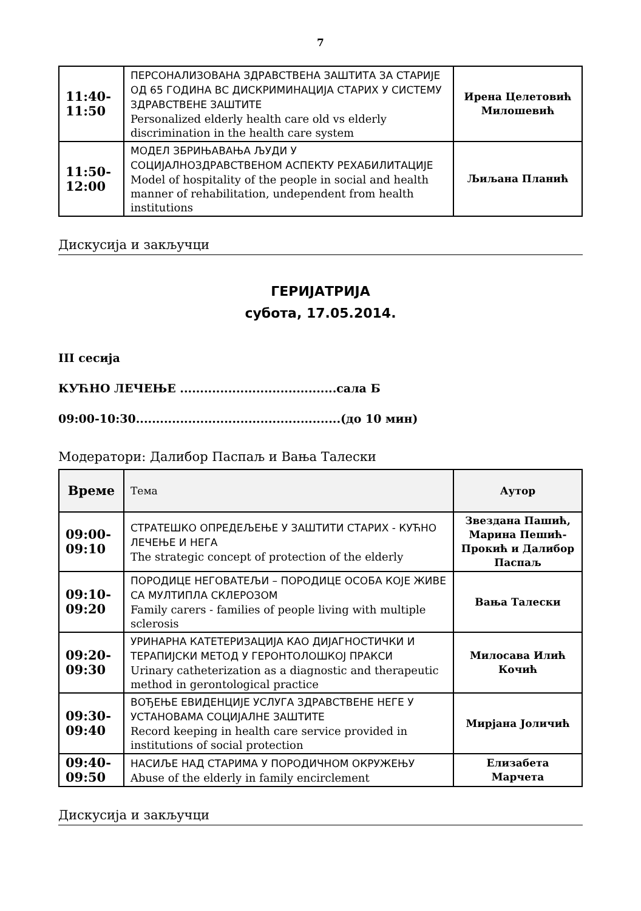7
| 11:40- 11:50 | ПЕРСОНАЛИЗОВАНА ЗДРАВСТВЕНА ЗАШТИТА ЗА СТАРИЈЕ ОД 65 ГОДИНА ВС ДИСКРИМИНАЦИЈА СТАРИХ У СИСТЕМУ ЗДРАВСТВЕНЕ ЗАШТИТЕ Personalized elderly health care old vs elderly discrimination in the health care system | Ирена Целетовић Милошевић |
| 11:50- 12:00 | МОДЕЛ ЗБРИЊАВАЊА ЉУДИ У СОЦИЈАЛНОЗДРАВСТВЕНОМ АСПЕКТУ РЕХАБИЛИТАЦИЈЕ Model of hospitality of the people in social and health manner of rehabilitation, undependent from health institutions | Љиљана Планић |
Дискусија и закључци
ГЕРИЈАТРИЈА
субота, 17.05.2014.
III сесија
КУЋНО ЛЕЧЕЊЕ .......................................сала Б
09:00-10:30...................................................(до 10 мин)
Модератори: Далибор Паспаљ и Вања Талески
| Време | Тема | Аутор |
| --- | --- | --- |
| 09:00- 09:10 | СТРАТЕШКО ОПРЕДЕЉЕЊЕ У ЗАШТИТИ СТАРИХ - КУЋНО ЛЕЧЕЊЕ И НЕГА The strategic concept of protection of the elderly | Звездана Пашић, Марина Пешић-Прокић и Далибор Паспаљ |
| 09:10- 09:20 | ПОРОДИЦЕ НЕГОВАТЕЉИ – ПОРОДИЦЕ ОСОБА КОЈЕ ЖИВЕ СА МУЛТИПЛА СКЛЕРОЗОМ Family carers - families of people living with multiple sclerosis | Вања Талески |
| 09:20- 09:30 | УРИНАРНА КАТЕТЕРИЗАЦИЈА КАО ДИЈАГНОСТИЧКИ И ТЕРАПИЈСКИ МЕТОД У ГЕРОНТОЛОШКОЈ ПРАКСИ Urinary catheterization as a diagnostic and therapeutic method in gerontological practice | Милосава Илић Кочић |
| 09:30- 09:40 | ВОЂЕЊЕ ЕВИДЕНЦИЈЕ УСЛУГА ЗДРАВСТВЕНЕ НЕГЕ У УСТАНОВАМА СОЦИЈАЛНЕ ЗАШТИТЕ Record keeping in health care service provided in institutions of social protection | Мирјана Јоличић |
| 09:40- 09:50 | НАСИЉЕ НАД СТАРИМА У ПОРОДИЧНОМ ОКРУЖЕЊУ Abuse of the elderly in family encirclement | Елизабета Марчета |
Дискусија и закључци